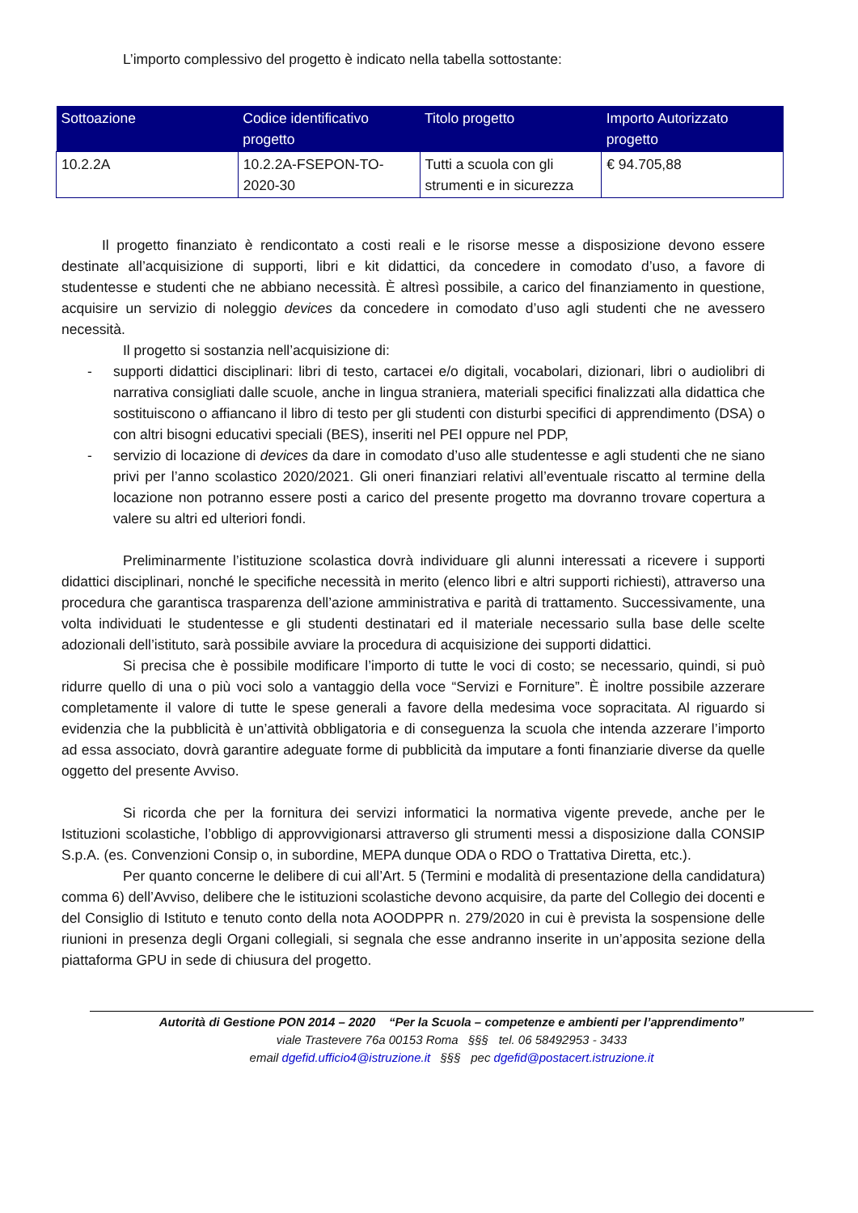L’importo complessivo del progetto è indicato nella tabella sottostante:
| Sottoazione | Codice identificativo progetto | Titolo progetto | Importo Autorizzato progetto |
| --- | --- | --- | --- |
| 10.2.2A | 10.2.2A-FSEPON-TO-2020-30 | Tutti a scuola con gli strumenti e in sicurezza | € 94.705,88 |
Il progetto finanziato è rendicontato a costi reali e le risorse messe a disposizione devono essere destinate all’acquisizione di supporti, libri e kit didattici, da concedere in comodato d’uso, a favore di studentesse e studenti che ne abbiano necessità. È altresì possibile, a carico del finanziamento in questione, acquisire un servizio di noleggio devices da concedere in comodato d’uso agli studenti che ne avessero necessità.
Il progetto si sostanzia nell’acquisizione di:
- supporti didattici disciplinari: libri di testo, cartacei e/o digitali, vocabolari, dizionari, libri o audiolibri di narrativa consigliati dalle scuole, anche in lingua straniera, materiali specifici finalizzati alla didattica che sostituiscono o affiancano il libro di testo per gli studenti con disturbi specifici di apprendimento (DSA) o con altri bisogni educativi speciali (BES), inseriti nel PEI oppure nel PDP,
- servizio di locazione di devices da dare in comodato d’uso alle studentesse e agli studenti che ne siano privi per l’anno scolastico 2020/2021. Gli oneri finanziari relativi all’eventuale riscatto al termine della locazione non potranno essere posti a carico del presente progetto ma dovranno trovare copertura a valere su altri ed ulteriori fondi.
Preliminarmente l’istituzione scolastica dovrà individuare gli alunni interessati a ricevere i supporti didattici disciplinari, nonché le specifiche necessità in merito (elenco libri e altri supporti richiesti), attraverso una procedura che garantisca trasparenza dell’azione amministrativa e parità di trattamento. Successivamente, una volta individuati le studentesse e gli studenti destinatari ed il materiale necessario sulla base delle scelte adozionali dell’istituto, sarà possibile avviare la procedura di acquisizione dei supporti didattici.
Si precisa che è possibile modificare l’importo di tutte le voci di costo; se necessario, quindi, si può ridurre quello di una o più voci solo a vantaggio della voce “Servizi e Forniture”. È inoltre possibile azzerare completamente il valore di tutte le spese generali a favore della medesima voce sopracitata. Al riguardo si evidenzia che la pubblicità è un’attività obbligatoria e di conseguenza la scuola che intenda azzerare l’importo ad essa associato, dovrà garantire adeguate forme di pubblicità da imputare a fonti finanziarie diverse da quelle oggetto del presente Avviso.
Si ricorda che per la fornitura dei servizi informatici la normativa vigente prevede, anche per le Istituzioni scolastiche, l’obbligo di approvvigionarsi attraverso gli strumenti messi a disposizione dalla CONSIP S.p.A. (es. Convenzioni Consip o, in subordine, MEPA dunque ODA o RDO o Trattativa Diretta, etc.).
Per quanto concerne le delibere di cui all’Art. 5 (Termini e modalità di presentazione della candidatura) comma 6) dell’Avviso, delibere che le istituzioni scolastiche devono acquisire, da parte del Collegio dei docenti e del Consiglio di Istituto e tenuto conto della nota AOODPPR n. 279/2020 in cui è prevista la sospensione delle riunioni in presenza degli Organi collegiali, si segnala che esse andranno inserite in un’apposita sezione della piattaforma GPU in sede di chiusura del progetto.
Autorità di Gestione PON 2014 – 2020 “Per la Scuola – competenze e ambienti per l’apprendimento”
viale Trastevere 76a 00153 Roma §§§ tel. 06 58492953 - 3433
email dgefid.ufficio4@istruzione.it §§§ pec dgefid@postacert.istruzione.it